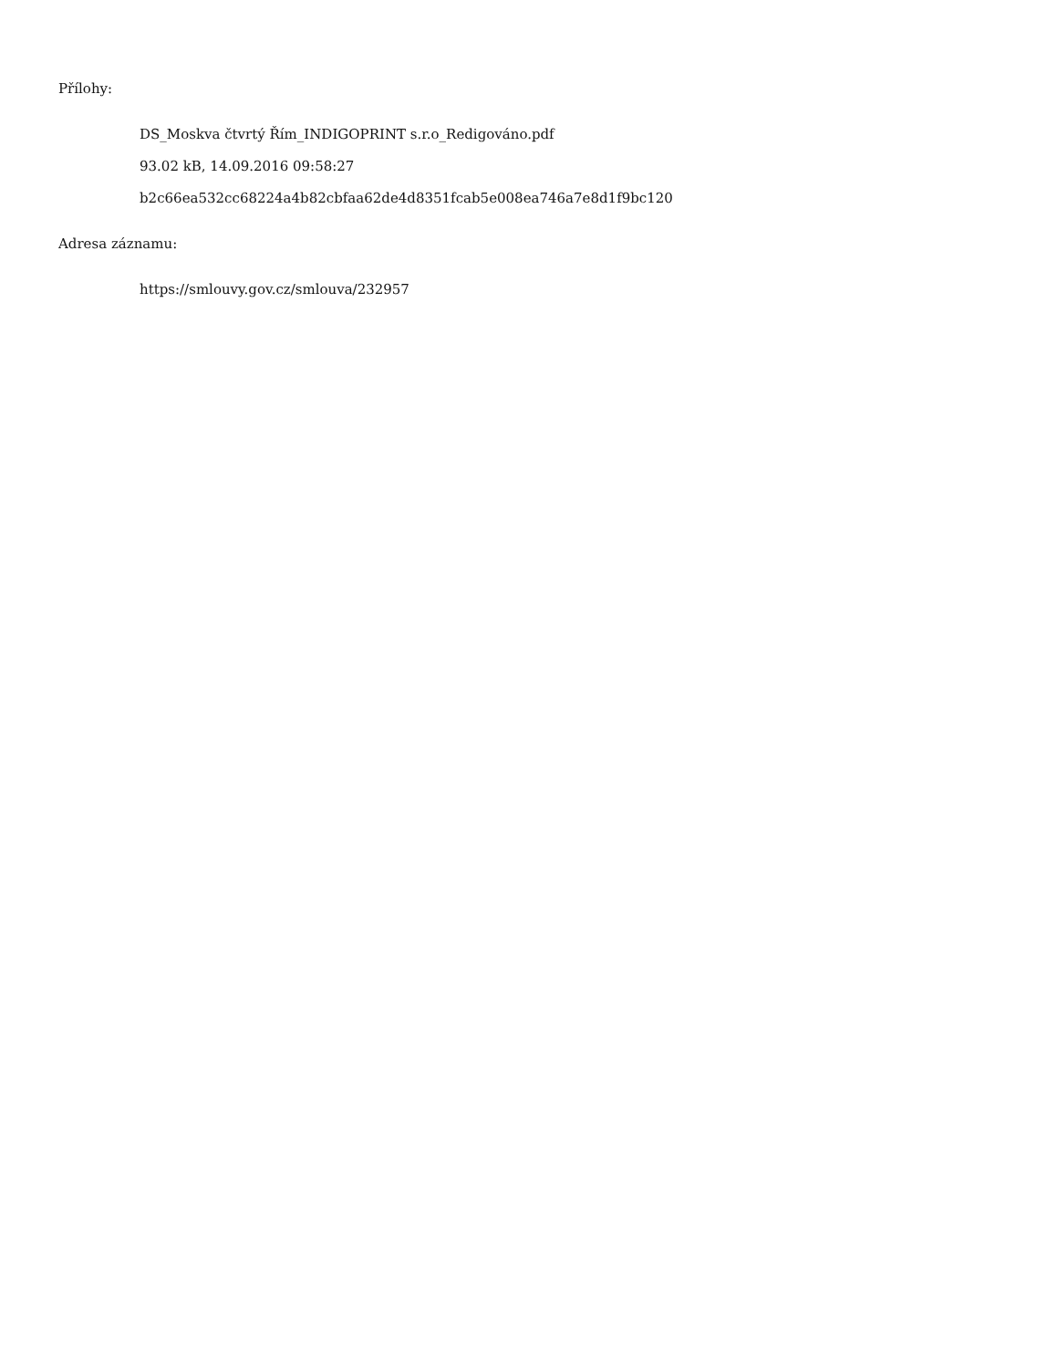Přílohy:
DS_Moskva čtvrtý Řím_INDIGOPRINT s.r.o_Redigováno.pdf
93.02 kB, 14.09.2016 09:58:27
b2c66ea532cc68224a4b82cbfaa62de4d8351fcab5e008ea746a7e8d1f9bc120
Adresa záznamu:
https://smlouvy.gov.cz/smlouva/232957